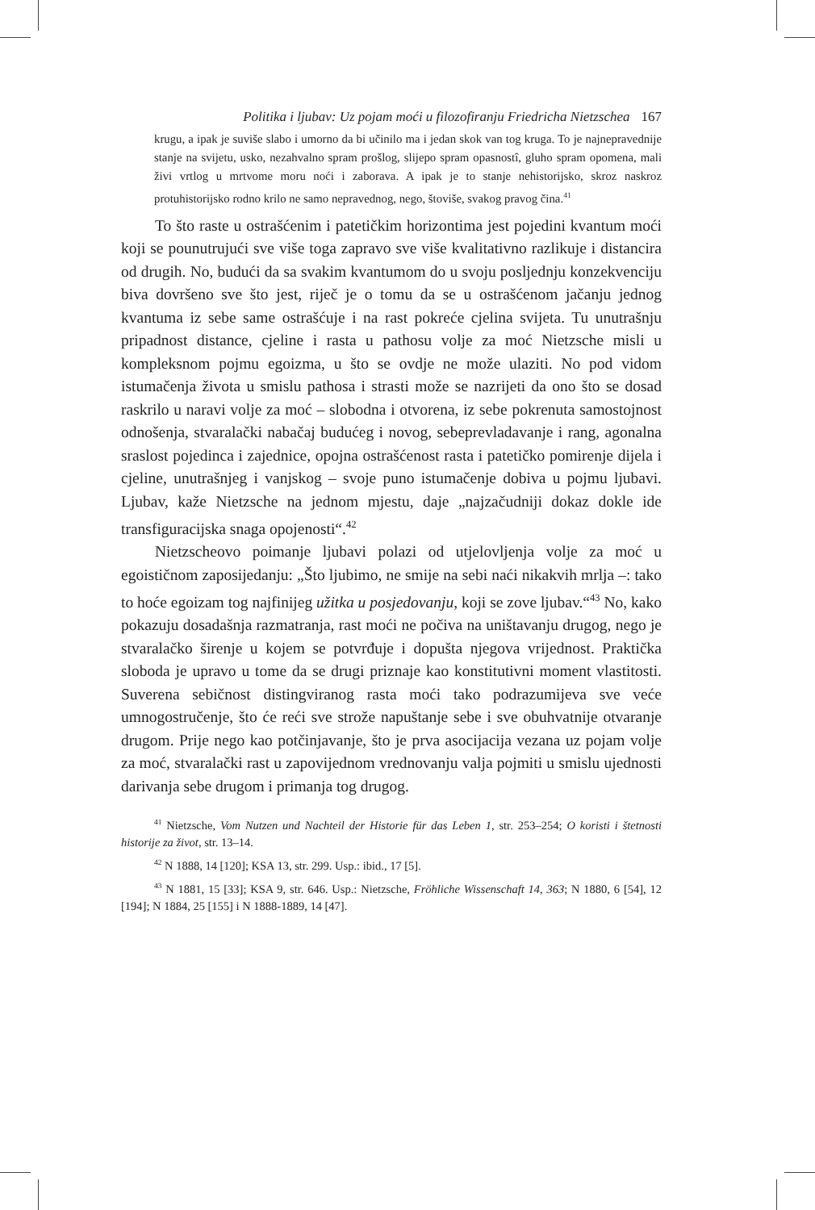Politika i ljubav: Uz pojam moći u filozofiranju Friedricha Nietzschea 167
krugu, a ipak je suviše slabo i umorno da bi učinilo ma i jedan skok van tog kruga. To je najnepravednije stanje na svijetu, usko, nezahvalno spram prošlog, slijepo spram opasnostî, gluho spram opomena, mali živi vrtlog u mrtvome moru noći i zaborava. A ipak je to stanje nehistorijsko, skroz naskroz protuhistorijsko rodno krilo ne samo nepravednog, nego, štoviše, svakog pravog čina.<sup>41</sup>
To što raste u ostrašćenim i patetičkim horizontima jest pojedini kvantum moći koji se pounutrujući sve više toga zapravo sve više kvalitativno razlikuje i distancira od drugih. No, budući da sa svakim kvantumom do u svoju posljednju konzekvenciju biva dovršeno sve što jest, riječ je o tomu da se u ostrašćenom jačanju jednog kvantuma iz sebe same ostrašćuje i na rast pokreće cjelina svijeta. Tu unutrašnju pripadnost distance, cjeline i rasta u pathosu volje za moć Nietzsche misli u kompleksnom pojmu egoizma, u što se ovdje ne može ulaziti. No pod vidom istumačenja života u smislu pathosa i strasti može se nazrijeti da ono što se dosad raskrilo u naravi volje za moć – slobodna i otvorena, iz sebe pokrenuta samostojnost odnošenja, stvaralački nabačaj budućeg i novog, sebeprevladavanje i rang, agonalna sraslost pojedinca i zajednice, opojna ostrašćenost rasta i patetičko pomirenje dijela i cjeline, unutrašnjeg i vanjskog – svoje puno istumačenje dobiva u pojmu ljubavi. Ljubav, kaže Nietzsche na jednom mjestu, daje „najzačudniji dokaz dokle ide transfiguracijska snaga opojenosti“.<sup>42</sup>
Nietzscheovo poimanje ljubavi polazi od utjelovljenja volje za moć u egoističnom zaposijedanju: „Što ljubimo, ne smije na sebi naći nikakvih mrlja –: tako to hoće egoizam tog najfinijeg užitka u posjedovanju, koji se zove ljubav.“<sup>43</sup> No, kako pokazuju dosadašnja razmatranja, rast moći ne počiva na uništavanju drugog, nego je stvaralačko širenje u kojem se potvrđuje i dopušta njegova vrijednost. Praktička sloboda je upravo u tome da se drugi priznaje kao konstitutivni moment vlastitosti. Suverena sebičnost distingviranog rasta moći tako podrazumijeva sve veće umnogostručenje, što će reći sve strože napuštanje sebe i sve obuhvatnije otvaranje drugom. Prije nego kao potčinjavanje, što je prva asocijacija vezana uz pojam volje za moć, stvaralački rast u zapovijednom vrednovanju valja pojmiti u smislu ujednosti darivanja sebe drugom i primanja tog drugog.
<sup>41</sup> Nietzsche, Vom Nutzen und Nachteil der Historie für das Leben 1, str. 253–254; O koristi i štetnosti historije za život, str. 13–14.
<sup>42</sup> N 1888, 14 [120]; KSA 13, str. 299. Usp.: ibid., 17 [5].
<sup>43</sup> N 1881, 15 [33]; KSA 9, str. 646. Usp.: Nietzsche, Fröhliche Wissenschaft 14, 363; N 1880, 6 [54], 12 [194]; N 1884, 25 [155] i N 1888-1889, 14 [47].